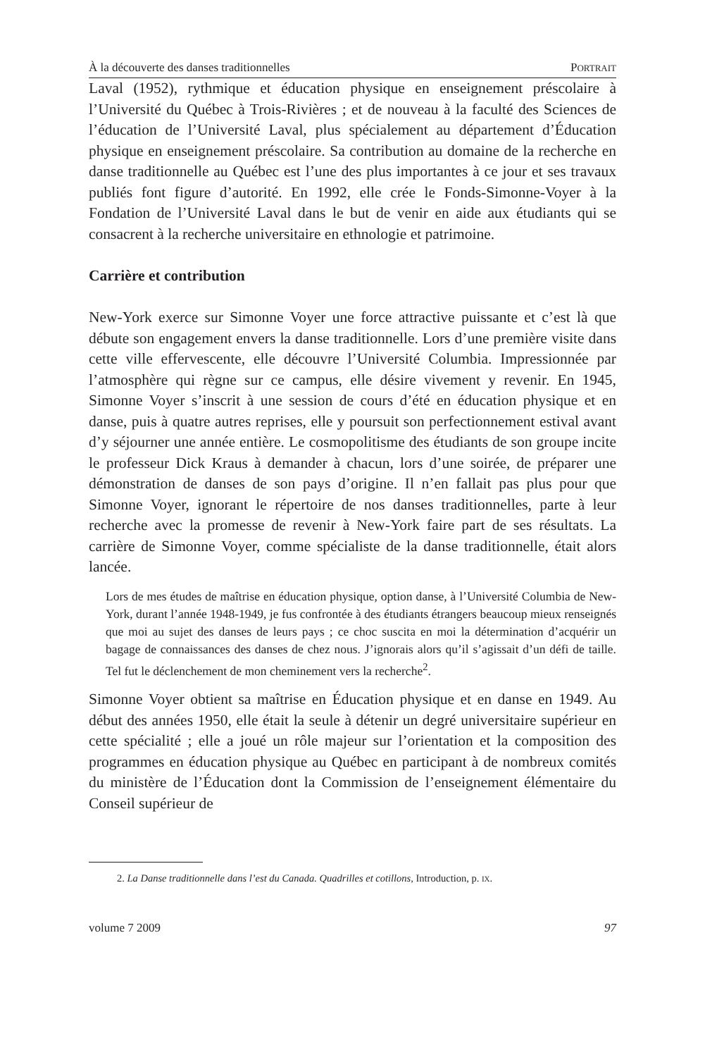À la découverte des danses traditionnelles PORTRAIT
Laval (1952), rythmique et éducation physique en enseignement préscolaire à l’Université du Québec à Trois-Rivières ; et de nouveau à la faculté des Sciences de l’éducation de l’Université Laval, plus spécialement au département d’Éducation physique en enseignement préscolaire. Sa contribution au domaine de la recherche en danse traditionnelle au Québec est l’une des plus importantes à ce jour et ses travaux publiés font figure d’autorité. En 1992, elle crée le Fonds-Simonne-Voyer à la Fondation de l’Université Laval dans le but de venir en aide aux étudiants qui se consacrent à la recherche universitaire en ethnologie et patrimoine.
Carrière et contribution
New-York exerce sur Simonne Voyer une force attractive puissante et c’est là que débute son engagement envers la danse traditionnelle. Lors d’une première visite dans cette ville effervescente, elle découvre l’Université Columbia. Impressionnée par l’atmosphère qui règne sur ce campus, elle désire vivement y revenir. En 1945, Simonne Voyer s’inscrit à une session de cours d’été en éducation physique et en danse, puis à quatre autres reprises, elle y poursuit son perfectionnement estival avant d’y séjourner une année entière. Le cosmopolitisme des étudiants de son groupe incite le professeur Dick Kraus à demander à chacun, lors d’une soirée, de préparer une démonstration de danses de son pays d’origine. Il n’en fallait pas plus pour que Simonne Voyer, ignorant le répertoire de nos danses traditionnelles, parte à leur recherche avec la promesse de revenir à New-York faire part de ses résultats. La carrière de Simonne Voyer, comme spécialiste de la danse traditionnelle, était alors lancée.
Lors de mes études de maîtrise en éducation physique, option danse, à l’Université Columbia de New-York, durant l’année 1948-1949, je fus confrontée à des étudiants étrangers beaucoup mieux renseignés que moi au sujet des danses de leurs pays ; ce choc suscita en moi la détermination d’acquérir un bagage de connaissances des danses de chez nous. J’ignorais alors qu’il s’agissait d’un défi de taille. Tel fut le déclenchement de mon cheminement vers la recherche<sup>2</sup>.
Simonne Voyer obtient sa maîtrise en Éducation physique et en danse en 1949. Au début des années 1950, elle était la seule à détenir un degré universitaire supérieur en cette spécialité ; elle a joué un rôle majeur sur l’orientation et la composition des programmes en éducation physique au Québec en participant à de nombreux comités du ministère de l’Éducation dont la Commission de l’enseignement élémentaire du Conseil supérieur de
2. La Danse traditionnelle dans l’est du Canada. Quadrilles et cotillons, Introduction, p. IX.
volume 7 2009 97